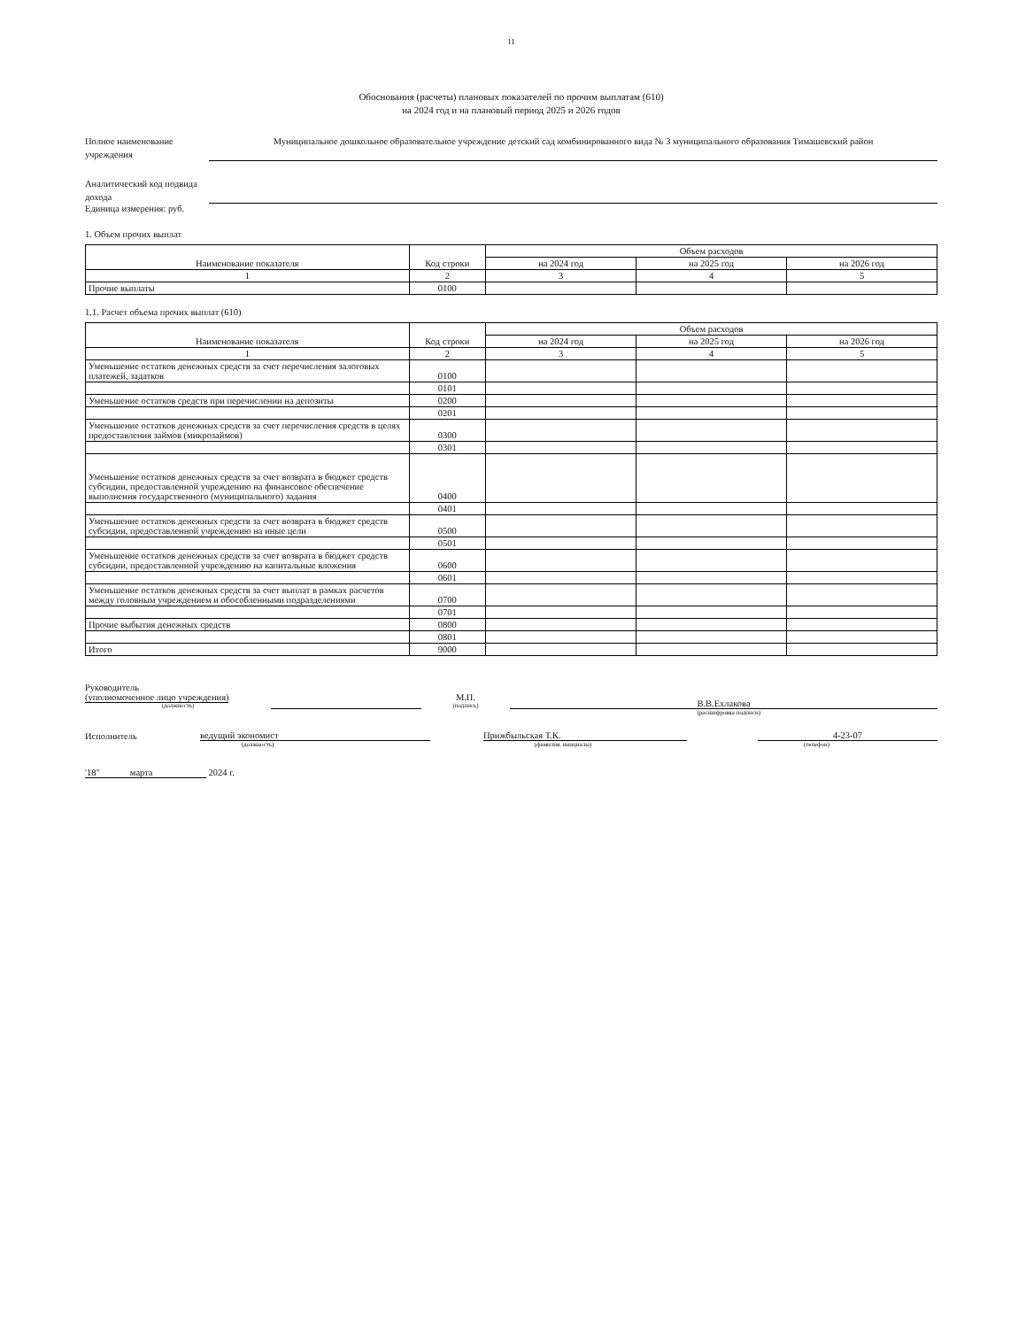11
Обоснования (расчеты) плановых показателей по прочим выплатам (610)
на 2024 год и на плановый период 2025 и 2026 годов
Полное наименование учреждения
Муниципальное дошкольное образовательное учреждение детский сад комбинированного вида № 3 муниципального образования Тимашевский район
Аналитический код подвида дохода
Единица измерения: руб.
1. Объем прочих выплат
| Наименование показателя | Код строки | Объем расходов | | |
| --- | --- | --- | --- | --- |
| | | на 2024 год | на 2025 год | на 2026 год |
| 1 | 2 | 3 | 4 | 5 |
| Прочие выплаты | 0100 | | | |
1.1. Расчет объема прочих выплат (610)
| Наименование показателя | Код строки | Объем расходов | | |
| --- | --- | --- | --- | --- |
| | | на 2024 год | на 2025 год | на 2026 год |
| 1 | 2 | 3 | 4 | 5 |
| Уменьшение остатков денежных средств за счет перечисления залоговых платежей, задатков | 0100 | | | |
| | 0101 | | | |
| Уменьшение остатков средств при перечислении на депозиты | 0200 | | | |
| | 0201 | | | |
| Уменьшение остатков денежных средств за счет перечисления средств в целях предоставления займов (микрозаймов) | 0300 | | | |
| | 0301 | | | |
| Уменьшение остатков денежных средств за счет возврата в бюджет средств субсидии, предоставленной учреждению на финансовое обеспечение выполнения государственного (муниципального) задания | 0400 | | | |
| | 0401 | | | |
| Уменьшение остатков денежных средств за счет возврата в бюджет средств субсидии, предоставленной учреждению на иные цели | 0500 | | | |
| | 0501 | | | |
| Уменьшение остатков денежных средств за счет возврата в бюджет средств субсидии, предоставленной учреждению на капитальные вложения | 0600 | | | |
| | 0601 | | | |
| Уменьшение остатков денежных средств за счет выплат в рамках расчетов между головным учреждением и обособленными подразделениями | 0700 | | | |
| | 0701 | | | |
| Прочие выбытия денежных средств | 0800 | | | |
| | 0801 | | | |
| Итого | 9000 | | | |
Руководитель
(уполномоченное лицо учреждения)
(должность)
М.П.
(подпись)
В.В.Ехлакова
(расшифровка подписи)
Исполнитель
ведущий экономист
Прижбыльская Т.К.
4-23-07
(должность) (фамилия, инициалы) (телефон)
'18" марта 2024 г.